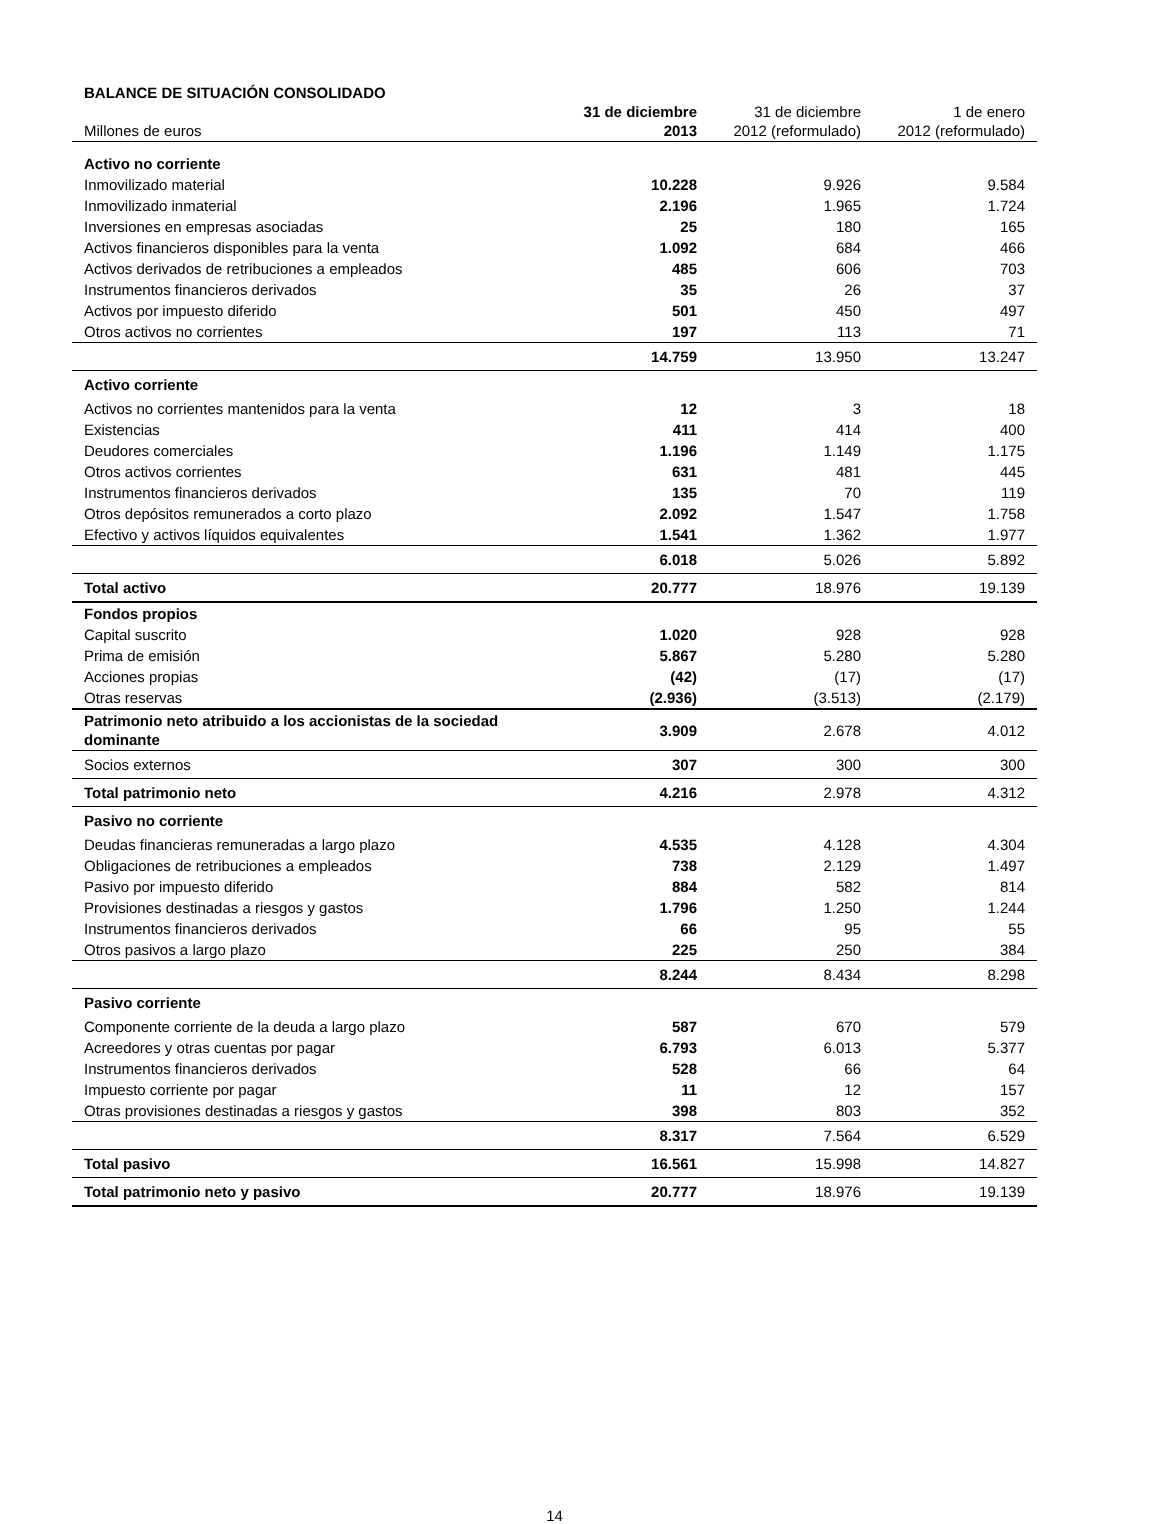BALANCE DE SITUACIÓN CONSOLIDADO
| Millones de euros | 31 de diciembre 2013 | 31 de diciembre 2012 (reformulado) | 1 de enero 2012 (reformulado) |
| --- | --- | --- | --- |
| Activo no corriente | | | |
| Inmovilizado material | 10.228 | 9.926 | 9.584 |
| Inmovilizado inmaterial | 2.196 | 1.965 | 1.724 |
| Inversiones en empresas asociadas | 25 | 180 | 165 |
| Activos financieros disponibles para la venta | 1.092 | 684 | 466 |
| Activos derivados de retribuciones a empleados | 485 | 606 | 703 |
| Instrumentos financieros derivados | 35 | 26 | 37 |
| Activos por impuesto diferido | 501 | 450 | 497 |
| Otros activos no corrientes | 197 | 113 | 71 |
| | 14.759 | 13.950 | 13.247 |
| Activo corriente | | | |
| Activos no corrientes mantenidos para la venta | 12 | 3 | 18 |
| Existencias | 411 | 414 | 400 |
| Deudores comerciales | 1.196 | 1.149 | 1.175 |
| Otros activos corrientes | 631 | 481 | 445 |
| Instrumentos financieros derivados | 135 | 70 | 119 |
| Otros depósitos remunerados a corto plazo | 2.092 | 1.547 | 1.758 |
| Efectivo y activos líquidos equivalentes | 1.541 | 1.362 | 1.977 |
| | 6.018 | 5.026 | 5.892 |
| Total activo | 20.777 | 18.976 | 19.139 |
| Fondos propios | | | |
| Capital suscrito | 1.020 | 928 | 928 |
| Prima de emisión | 5.867 | 5.280 | 5.280 |
| Acciones propias | (42) | (17) | (17) |
| Otras reservas | (2.936) | (3.513) | (2.179) |
| Patrimonio neto atribuido a los accionistas de la sociedad dominante | 3.909 | 2.678 | 4.012 |
| Socios externos | 307 | 300 | 300 |
| Total patrimonio neto | 4.216 | 2.978 | 4.312 |
| Pasivo no corriente | | | |
| Deudas financieras remuneradas a largo plazo | 4.535 | 4.128 | 4.304 |
| Obligaciones de retribuciones a empleados | 738 | 2.129 | 1.497 |
| Pasivo por impuesto diferido | 884 | 582 | 814 |
| Provisiones destinadas a riesgos y gastos | 1.796 | 1.250 | 1.244 |
| Instrumentos financieros derivados | 66 | 95 | 55 |
| Otros pasivos a largo plazo | 225 | 250 | 384 |
| | 8.244 | 8.434 | 8.298 |
| Pasivo corriente | | | |
| Componente corriente de la deuda a largo plazo | 587 | 670 | 579 |
| Acreedores y otras cuentas por pagar | 6.793 | 6.013 | 5.377 |
| Instrumentos financieros derivados | 528 | 66 | 64 |
| Impuesto corriente por pagar | 11 | 12 | 157 |
| Otras provisiones destinadas a riesgos y gastos | 398 | 803 | 352 |
| | 8.317 | 7.564 | 6.529 |
| Total pasivo | 16.561 | 15.998 | 14.827 |
| Total patrimonio neto y pasivo | 20.777 | 18.976 | 19.139 |
14